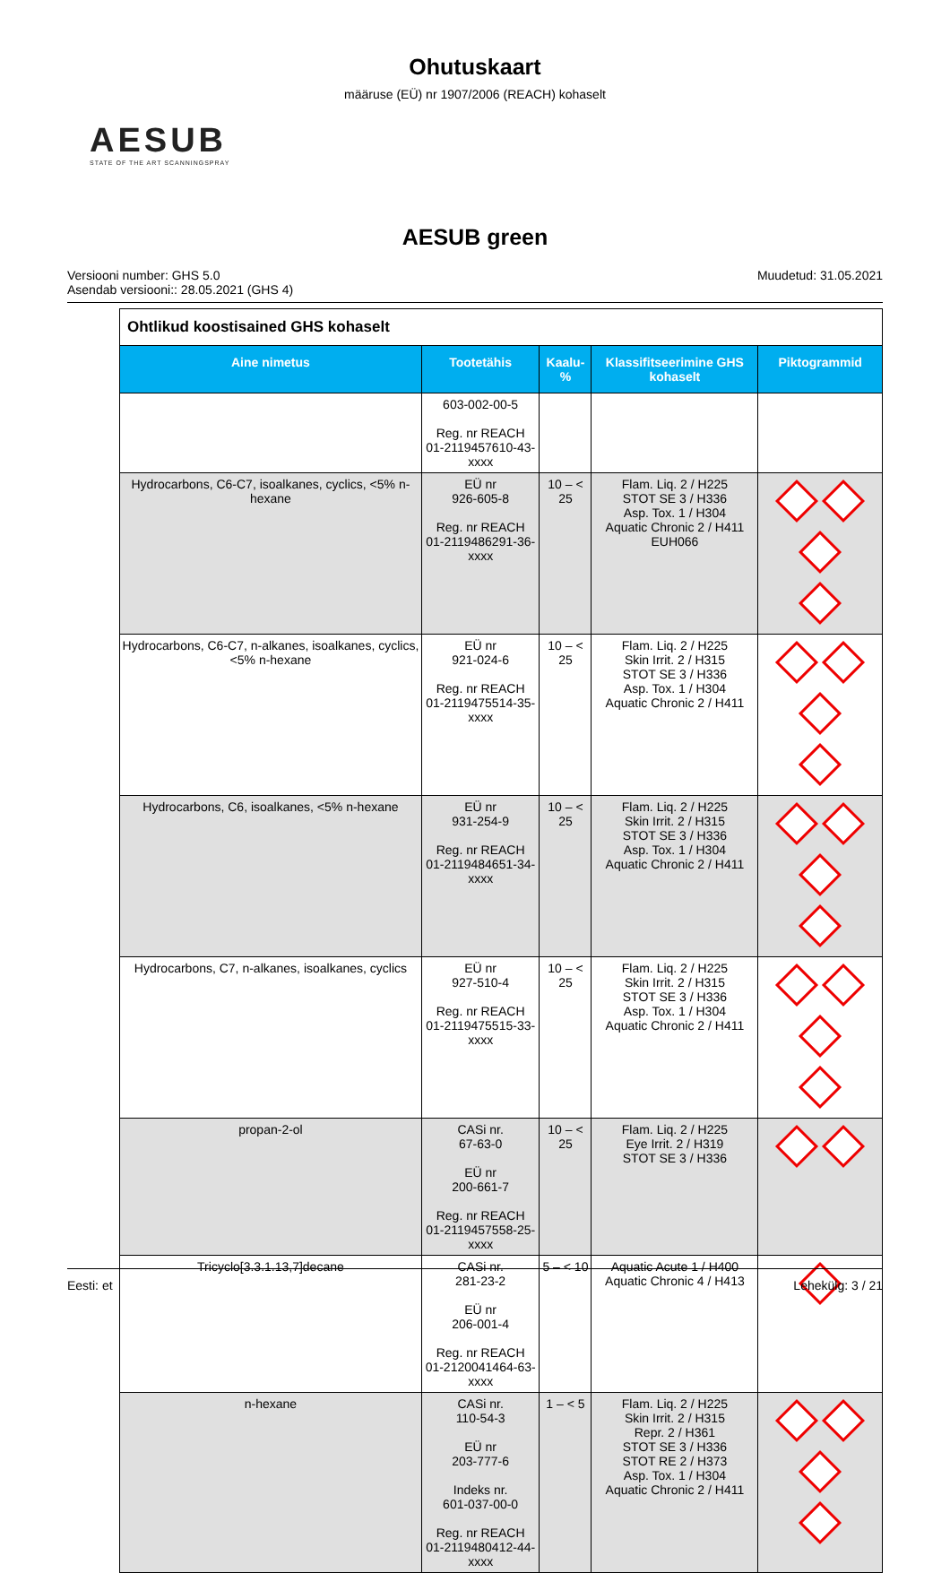Ohutuskaart
määruse (EÜ) nr 1907/2006 (REACH) kohaselt
AESUB
STATE OF THE ART SCANNINGSPRAY
AESUB green
Versiooni number: GHS 5.0
Asendab versiooni:: 28.05.2021 (GHS 4)
Muudetud: 31.05.2021
| Ohtlikud koostisained GHS kohaselt | | | | |
| --- | --- | --- | --- | --- |
| Aine nimetus | Tootetähis | Kaalu-% | Klassifitseerimine GHS kohaselt | Piktogrammid |
| | 603-002-00-5 Reg. nr REACH 01-2119457610-43-xxxx | | | |
| Hydrocarbons, C6-C7, isoalkanes, cyclics, <5% n-hexane | EÜ nr 926-605-8 Reg. nr REACH 01-2119486291-36-xxxx | 10 – < 25 | Flam. Liq. 2 / H225 STOT SE 3 / H336 Asp. Tox. 1 / H304 Aquatic Chronic 2 / H411 EUH066 | |
| Hydrocarbons, C6-C7, n-alkanes, isoalkanes, cyclics, <5% n-hexane | EÜ nr 921-024-6 Reg. nr REACH 01-2119475514-35-xxxx | 10 – < 25 | Flam. Liq. 2 / H225 Skin Irrit. 2 / H315 STOT SE 3 / H336 Asp. Tox. 1 / H304 Aquatic Chronic 2 / H411 | |
| Hydrocarbons, C6, isoalkanes, <5% n-hexane | EÜ nr 931-254-9 Reg. nr REACH 01-2119484651-34-xxxx | 10 – < 25 | Flam. Liq. 2 / H225 Skin Irrit. 2 / H315 STOT SE 3 / H336 Asp. Tox. 1 / H304 Aquatic Chronic 2 / H411 | |
| Hydrocarbons, C7, n-alkanes, isoalkanes, cyclics | EÜ nr 927-510-4 Reg. nr REACH 01-2119475515-33-xxxx | 10 – < 25 | Flam. Liq. 2 / H225 Skin Irrit. 2 / H315 STOT SE 3 / H336 Asp. Tox. 1 / H304 Aquatic Chronic 2 / H411 | |
| propan-2-ol | CASi nr. 67-63-0 EÜ nr 200-661-7 Reg. nr REACH 01-2119457558-25-xxxx | 10 – < 25 | Flam. Liq. 2 / H225 Eye Irrit. 2 / H319 STOT SE 3 / H336 | |
| Tricyclo[3.3.1.13,7]decane | CASi nr. 281-23-2 EÜ nr 206-001-4 Reg. nr REACH 01-2120041464-63-xxxx | 5 – < 10 | Aquatic Acute 1 / H400 Aquatic Chronic 4 / H413 | |
| n-hexane | CASi nr. 110-54-3 EÜ nr 203-777-6 Indeks nr. 601-037-00-0 Reg. nr REACH 01-2119480412-44-xxxx | 1 – < 5 | Flam. Liq. 2 / H225 Skin Irrit. 2 / H315 Repr. 2 / H361 STOT SE 3 / H336 STOT RE 2 / H373 Asp. Tox. 1 / H304 Aquatic Chronic 2 / H411 | |
Eesti: et Lehekülg: 3 / 21